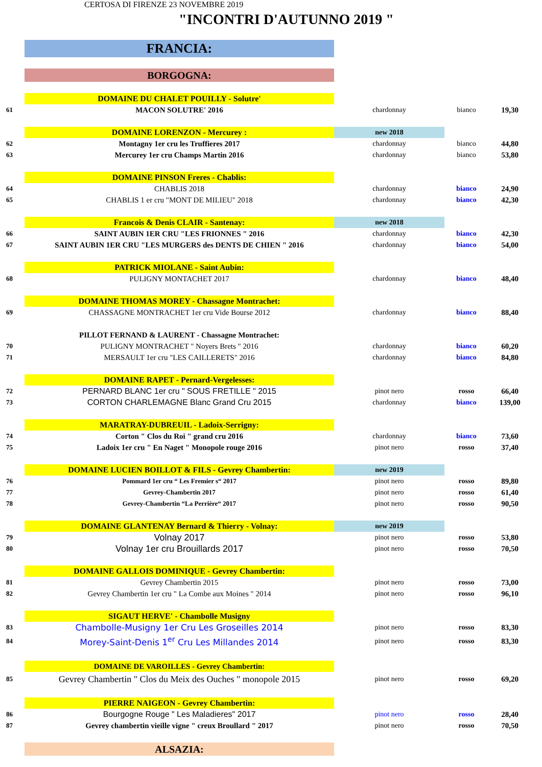CERTOSA DI FIRENZE 23 NOVEMBRE 2019
"INCONTRI D'AUTUNNO 2019 "
| | FRANCIA: | | | |
| | BORGOGNA: | | | |
| | DOMAINE DU CHALET POUILLY - Solutre' | | | |
| 61 | MACON SOLUTRE' 2016 | chardonnay | bianco | 19,30 |
| | DOMAINE LORENZON - Mercurey : | new 2018 | | |
| 62 | Montagny 1er cru les Truffieres 2017 | chardonnay | bianco | 44,80 |
| 63 | Mercurey 1er cru Champs Martin 2016 | chardonnay | bianco | 53,80 |
| | DOMAINE PINSON Freres - Chablis: | | | |
| 64 | CHABLIS 2018 | chardonnay | bianco | 24,90 |
| 65 | CHABLIS 1 er cru "MONT DE MILIEU" 2018 | chardonnay | bianco | 42,30 |
| | Francois & Denis CLAIR - Santenay: | new 2018 | | |
| 66 | SAINT AUBIN 1ER CRU "LES FRIONNES " 2016 | chardonnay | bianco | 42,30 |
| 67 | SAINT AUBIN 1ER CRU "LES MURGERS des DENTS DE CHIEN " 2016 | chardonnay | bianco | 54,00 |
| | PATRICK MIOLANE - Saint Aubin: | | | |
| 68 | PULIGNY MONTACHET 2017 | chardonnay | bianco | 48,40 |
| | DOMAINE THOMAS MOREY - Chassagne Montrachet: | | | |
| 69 | CHASSAGNE MONTRACHET 1er cru Vide Bourse 2012 | chardonnay | bianco | 88,40 |
| | PILLOT FERNAND & LAURENT - Chassagne Montrachet: | | | |
| 70 | PULIGNY MONTRACHET " Noyers Brets " 2016 | chardonnay | bianco | 60,20 |
| 71 | MERSAULT 1er cru "LES CAILLERETS" 2016 | chardonnay | bianco | 84,80 |
| | DOMAINE RAPET - Pernard-Vergelesses: | | | |
| 72 | PERNARD BLANC 1er cru " SOUS FRETILLE " 2015 | pinot nero | rosso | 66,40 |
| 73 | CORTON CHARLEMAGNE Blanc Grand Cru 2015 | chardonnay | bianco | 139,00 |
| | MARATRAY-DUBREUIL - Ladoix-Serrigny: | | | |
| 74 | Corton " Clos du Roi " grand cru 2016 | chardonnay | bianco | 73,60 |
| 75 | Ladoix 1er cru " En Naget " Monopole rouge 2016 | pinot nero | rosso | 37,40 |
| | DOMAINE LUCIEN BOILLOT & FILS - Gevrey Chambertin: | new 2019 | | |
| 76 | Pommard 1er cru “ Les Fremier s“ 2017 | pinot nero | rosso | 89,80 |
| 77 | Gevrey-Chambertin 2017 | pinot nero | rosso | 61,40 |
| 78 | Gevrey-Chambertin “La Perrière“ 2017 | pinot nero | rosso | 90,50 |
| | DOMAINE GLANTENAY Bernard & Thierry - Volnay: | new 2019 | | |
| 79 | Volnay 2017 | pinot nero | rosso | 53,80 |
| 80 | Volnay 1er cru Brouillards 2017 | pinot nero | rosso | 70,50 |
| | DOMAINE GALLOIS DOMINIQUE - Gevrey Chambertin: | | | |
| 81 | Gevrey Chambertin 2015 | pinot nero | rosso | 73,00 |
| 82 | Gevrey Chambertin 1er cru " La Combe aux Moines " 2014 | pinot nero | rosso | 96,10 |
| | SIGAUT HERVE' - Chambolle Musigny | | | |
| 83 | Chambolle-Musigny 1er Cru Les Groseilles 2014 | pinot nero | rosso | 83,30 |
| 84 | Morey-Saint-Denis 1<sup>er</sup> Cru Les Millandes 2014 | pinot nero | rosso | 83,30 |
| | DOMAINE DE VAROILLES - Gevrey Chambertin: | | | |
| 85 | Gevrey Chambertin " Clos du Meix des Ouches " monopole 2015 | pinot nero | rosso | 69,20 |
| | PIERRE NAIGEON - Gevrey Chambertin: | | | |
| 86 | Bourgogne Rouge " Les Maladieres" 2017 | pinot nero | rosso | 28,40 |
| 87 | Gevrey chambertin vieille vigne " creux Broullard " 2017 | pinot nero | rosso | 70,50 |
| | ALSAZIA: | | | |